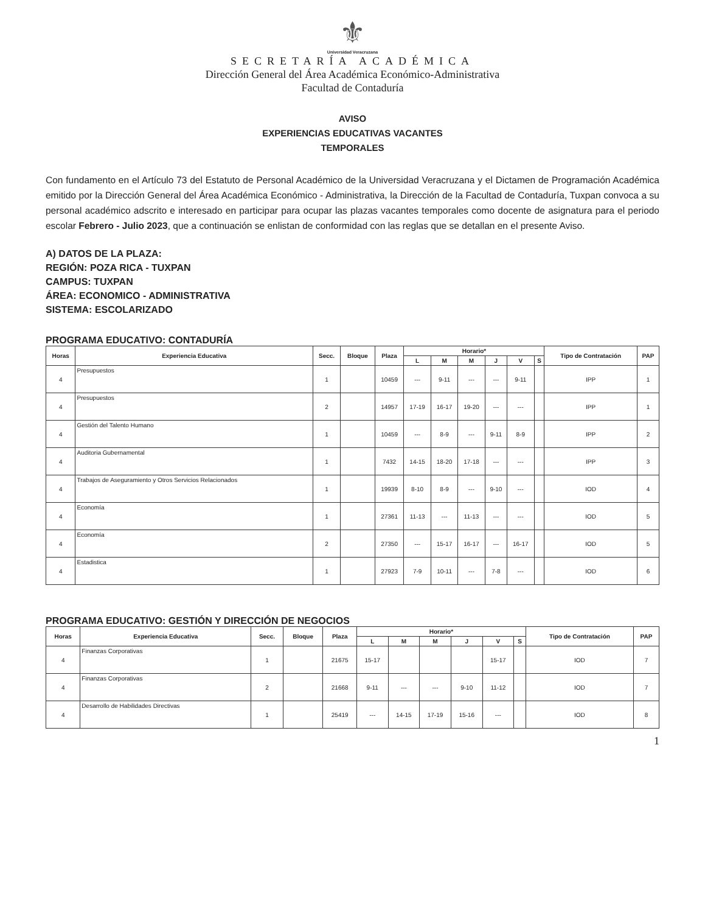⚜
Universidad Veracruzana
SECRETARÍA ACADÉMICA
Dirección General del Área Académica Económico-Administrativa
Facultad de Contaduría
AVISO
EXPERIENCIAS EDUCATIVAS VACANTES
TEMPORALES
Con fundamento en el Artículo 73 del Estatuto de Personal Académico de la Universidad Veracruzana y el Dictamen de Programación Académica emitido por la Dirección General del Área Académica Económico - Administrativa, la Dirección de la Facultad de Contaduría, Tuxpan convoca a su personal académico adscrito e interesado en participar para ocupar las plazas vacantes temporales como docente de asignatura para el periodo escolar Febrero - Julio 2023, que a continuación se enlistan de conformidad con las reglas que se detallan en el presente Aviso.
A) DATOS DE LA PLAZA:
REGIÓN: POZA RICA - TUXPAN
CAMPUS: TUXPAN
ÁREA: ECONOMICO - ADMINISTRATIVA
SISTEMA: ESCOLARIZADO
PROGRAMA EDUCATIVO: CONTADURÍA
| Horas | Experiencia Educativa | Secc. | Bloque | Plaza | Horario* | | | | | | Tipo de Contratación | PAP |
| --- | --- | --- | --- | --- | --- | --- | --- | --- | --- | --- | --- | --- |
| | | | | | L | M | M | J | V | S | | |
| 4 | Presupuestos | 1 | | 10459 | --- | 9-11 | --- | --- | 9-11 | | IPP | 1 |
| 4 | Presupuestos | 2 | | 14957 | 17-19 | 16-17 | 19-20 | --- | --- | | IPP | 1 |
| 4 | Gestión del Talento Humano | 1 | | 10459 | --- | 8-9 | --- | 9-11 | 8-9 | | IPP | 2 |
| 4 | Auditoria Gubernamental | 1 | | 7432 | 14-15 | 18-20 | 17-18 | --- | --- | | IPP | 3 |
| 4 | Trabajos de Aseguramiento y Otros Servicios Relacionados | 1 | | 19939 | 8-10 | 8-9 | --- | 9-10 | --- | | IOD | 4 |
| 4 | Economía | 1 | | 27361 | 11-13 | --- | 11-13 | --- | --- | | IOD | 5 |
| 4 | Economía | 2 | | 27350 | --- | 15-17 | 16-17 | --- | 16-17 | | IOD | 5 |
| 4 | Estadistica | 1 | | 27923 | 7-9 | 10-11 | --- | 7-8 | --- | | IOD | 6 |
PROGRAMA EDUCATIVO: GESTIÓN Y DIRECCIÓN DE NEGOCIOS
| Horas | Experiencia Educativa | Secc. | Bloque | Plaza | Horario* | | | | | | Tipo de Contratación | PAP |
| --- | --- | --- | --- | --- | --- | --- | --- | --- | --- | --- | --- | --- |
| | | | | | L | M | M | J | V | S | | |
| 4 | Finanzas Corporativas | 1 | | 21675 | 15-17 | | | | 15-17 | | IOD | 7 |
| 4 | Finanzas Corporativas | 2 | | 21668 | 9-11 | --- | --- | 9-10 | 11-12 | | IOD | 7 |
| 4 | Desarrollo de Habilidades Directivas | 1 | | 25419 | --- | 14-15 | 17-19 | 15-16 | --- | | IOD | 8 |
1